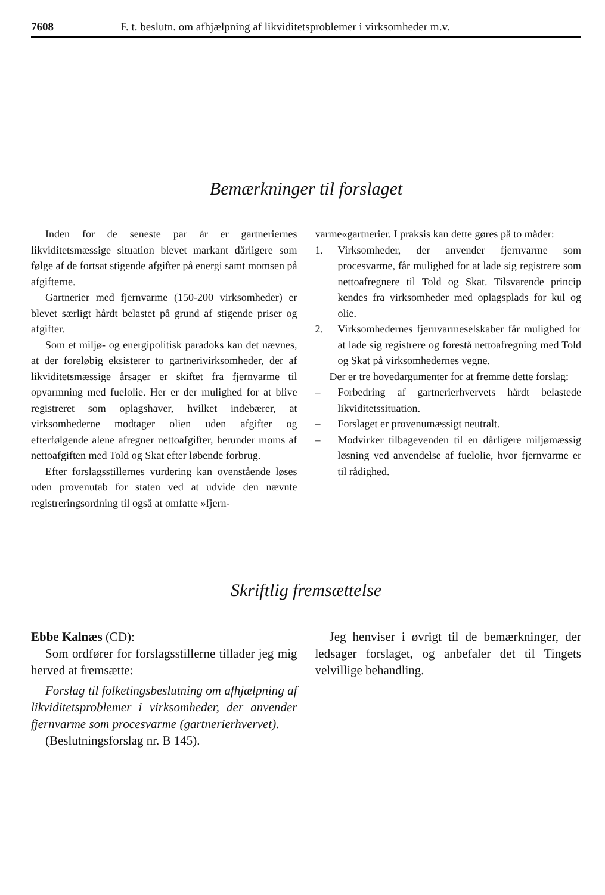7608 F. t. beslutn. om afhjælpning af likviditetsproblemer i virksomheder m.v.
Bemærkninger til forslaget
Inden for de seneste par år er gartneriernes likviditetsmæssige situation blevet markant dårligere som følge af de fortsat stigende afgifter på energi samt momsen på afgifterne.
Gartnerier med fjernvarme (150-200 virksomheder) er blevet særligt hårdt belastet på grund af stigende priser og afgifter.
Som et miljø- og energipolitisk paradoks kan det nævnes, at der foreløbig eksisterer to gartnerivirksomheder, der af likviditetsmæssige årsager er skiftet fra fjernvarme til opvarmning med fuelolie. Her er der mulighed for at blive registreret som oplagshaver, hvilket indebærer, at virksomhederne modtager olien uden afgifter og efterfølgende alene afregner nettoafgifter, herunder moms af nettoafgiften med Told og Skat efter løbende forbrug.
Efter forslagsstillernes vurdering kan ovenstående løses uden provenutab for staten ved at udvide den nævnte registreringsordning til også at omfatte »fjern-
varme«gartnerier. I praksis kan dette gøres på to måder:
1. Virksomheder, der anvender fjernvarme som procesvarme, får mulighed for at lade sig registrere som nettoafregnere til Told og Skat. Tilsvarende princip kendes fra virksomheder med oplagsplads for kul og olie.
2. Virksomhedernes fjernvarmeselskaber får mulighed for at lade sig registrere og forestå nettoafregning med Told og Skat på virksomhedernes vegne.
Der er tre hovedargumenter for at fremme dette forslag:
– Forbedring af gartnerierhvervets hårdt belastede likviditetssituation.
– Forslaget er provenumæssigt neutralt.
– Modvirker tilbagevenden til en dårligere miljømæssig løsning ved anvendelse af fuelolie, hvor fjernvarme er til rådighed.
Skriftlig fremsættelse
Ebbe Kalnæs (CD):
Som ordfører for forslagsstillerne tillader jeg mig herved at fremsætte:
Forslag til folketingsbeslutning om afhjælpning af likviditetsproblemer i virksomheder, der anvender fjernvarme som procesvarme (gartnerierhvervet).
(Beslutningsforslag nr. B 145).
Jeg henviser i øvrigt til de bemærkninger, der ledsager forslaget, og anbefaler det til Tingets velvillige behandling.